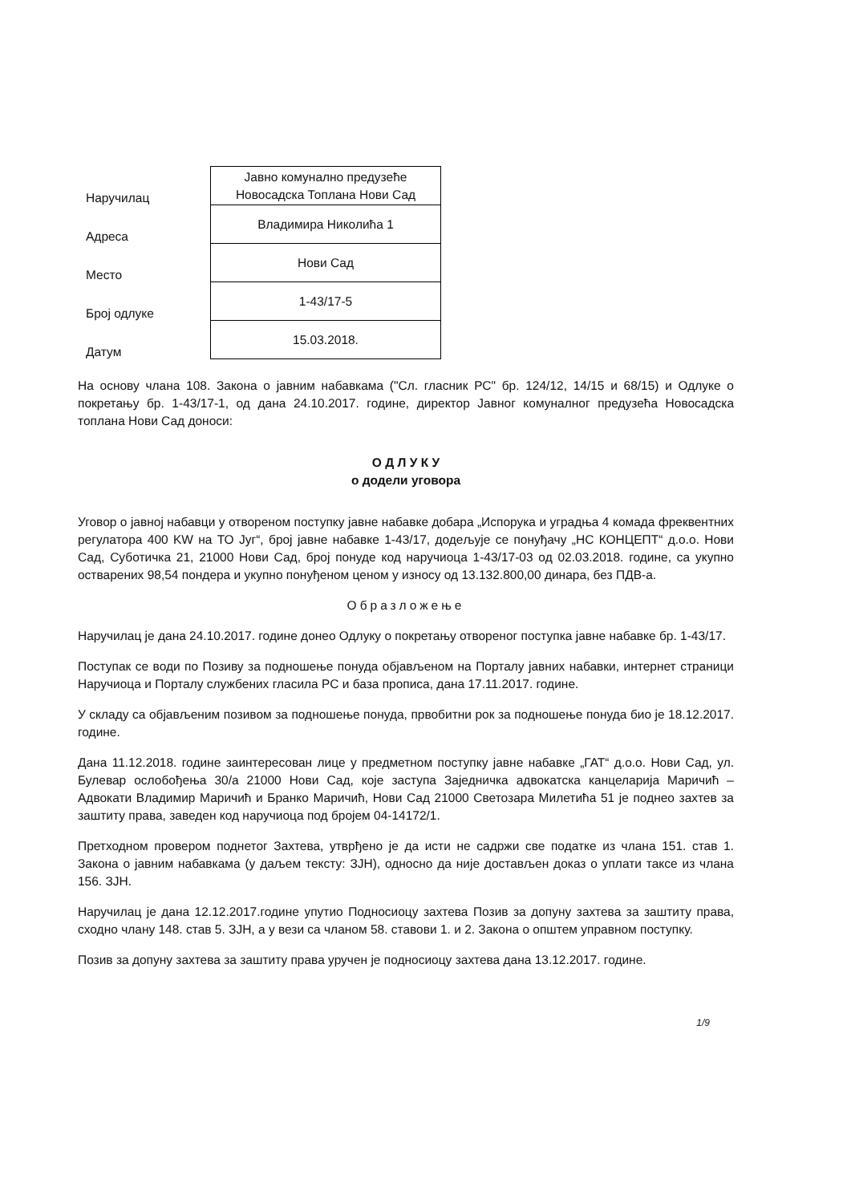| Наручилац | Јавно комунално предузеће Новосадска Топлана Нови Сад |
| Адреса | Владимира Николића 1 |
| Место | Нови Сад |
| Број одлуке | 1-43/17-5 |
| Датум | 15.03.2018. |
На основу члана 108. Закона о јавним набавкама ("Сл. гласник РС" бр. 124/12, 14/15 и 68/15) и Одлуке о покретању бр. 1-43/17-1, од дана 24.10.2017. године, директор Јавног комуналног предузећа Новосадска топлана Нови Сад доноси:
О Д Л У К У
о додели уговора
Уговор о јавној набавци у отвореном поступку јавне набавке добара „Испорука и уградња 4 комада фреквентних регулатора 400 KW на ТО Југ“, број јавне набавке 1-43/17, додељује се понуђачу „НС КОНЦЕПТ“ д.о.о. Нови Сад, Суботичка 21, 21000 Нови Сад, број понуде код наручиоца 1-43/17-03 од 02.03.2018. године, са укупно остварених 98,54 пондера и укупно понуђеном ценом у износу од 13.132.800,00 динара, без ПДВ-а.
Образложење
Наручилац је дана 24.10.2017. године донео Одлуку о покретању отвореног поступка јавне набавке бр. 1-43/17.
Поступак се води по Позиву за подношење понуда објављеном на Порталу јавних набавки, интернет страници Наручиоца и Порталу службених гласила РС и база прописа, дана 17.11.2017. године.
У складу са објављеним позивом за подношење понуда, првобитни рок за подношење понуда био је 18.12.2017. године.
Дана 11.12.2018. године заинтересован лице у предметном поступку јавне набавке „ГАТ“ д.о.о. Нови Сад, ул. Булевар ослобођења 30/а 21000 Нови Сад, које заступа Заједничка адвокатска канцеларија Маричић – Адвокати Владимир Маричић и Бранко Маричић, Нови Сад 21000 Светозара Милетића 51 је поднео захтев за заштиту права, заведен код наручиоца под бројем 04-14172/1.
Претходном провером поднетог Захтева, утврђено је да исти не садржи све податке из члана 151. став 1. Закона о јавним набавкама (у даљем тексту: ЗЈН), односно да није достављен доказ о уплати таксе из члана 156. ЗЈН.
Наручилац је дана 12.12.2017.године упутио Подносиоцу захтева Позив за допуну захтева за заштиту права, сходно члану 148. став 5. ЗЈН, а у вези са чланом 58. ставови 1. и 2. Закона о општем управном поступку.
Позив за допуну захтева за заштиту права уручен је подносиоцу захтева дана 13.12.2017. године.
1/9